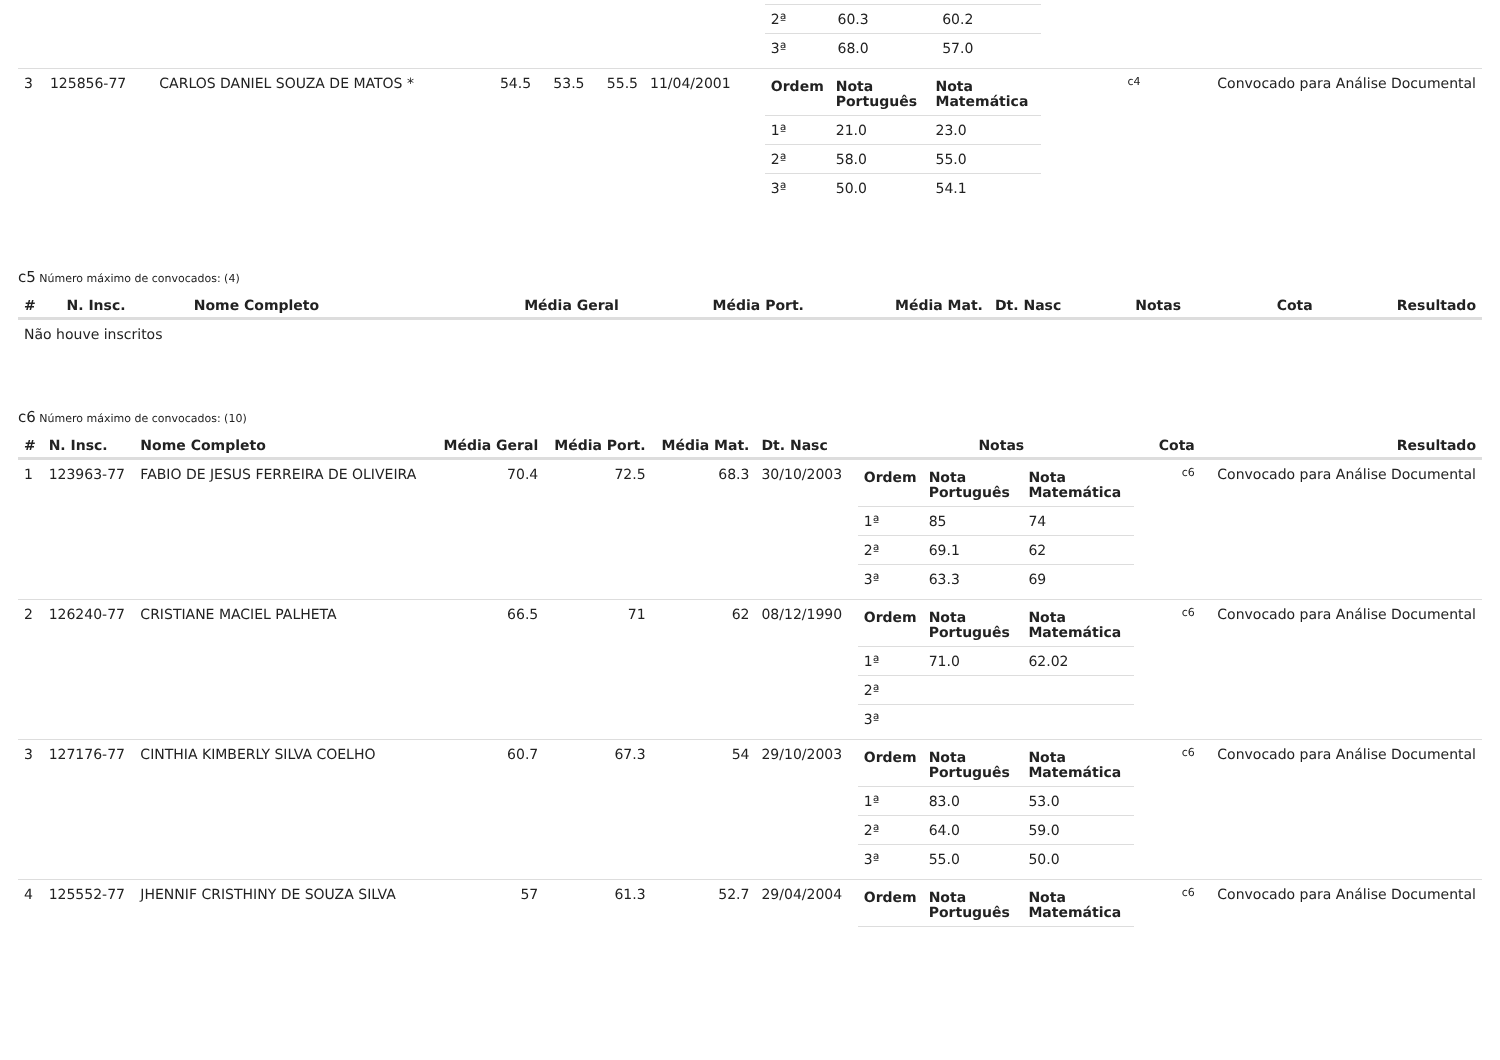| | | | | | | | / 2ª / 60.3 / 60.2 / / 3ª / 68.0 / 57.0 / | | |
| 3 | 125856-77 | CARLOS DANIEL SOUZA DE MATOS * | 54.5 | 53.5 | 55.5 | 11/04/2001 | / Ordem / Nota Português / Nota Matemática / / --- / --- / --- / / 1ª / 21.0 / 23.0 / / 2ª / 58.0 / 55.0 / / 3ª / 50.0 / 54.1 / | c4 | Convocado para Análise Documental |
c5 Número máximo de convocados: (4)
| # | N. Insc. | Nome Completo | Média Geral | Média Port. | Média Mat. | Dt. Nasc | Notas | Cota | Resultado |
| --- | --- | --- | --- | --- | --- | --- | --- | --- | --- |
| Não houve inscritos | | | | | | | | | |
c6 Número máximo de convocados: (10)
| # | N. Insc. | Nome Completo | Média Geral | Média Port. | Média Mat. | Dt. Nasc | Notas | Cota | Resultado |
| --- | --- | --- | --- | --- | --- | --- | --- | --- | --- |
| 1 | 123963-77 | FABIO DE JESUS FERREIRA DE OLIVEIRA | 70.4 | 72.5 | 68.3 | 30/10/2003 | / Ordem / Nota Português / Nota Matemática / / --- / --- / --- / / 1ª / 85 / 74 / / 2ª / 69.1 / 62 / / 3ª / 63.3 / 69 / | c6 | Convocado para Análise Documental |
| 2 | 126240-77 | CRISTIANE MACIEL PALHETA | 66.5 | 71 | 62 | 08/12/1990 | / Ordem / Nota Português / Nota Matemática / / --- / --- / --- / / 1ª / 71.0 / 62.02 / / 2ª / / / / 3ª / / / | c6 | Convocado para Análise Documental |
| 3 | 127176-77 | CINTHIA KIMBERLY SILVA COELHO | 60.7 | 67.3 | 54 | 29/10/2003 | / Ordem / Nota Português / Nota Matemática / / --- / --- / --- / / 1ª / 83.0 / 53.0 / / 2ª / 64.0 / 59.0 / / 3ª / 55.0 / 50.0 / | c6 | Convocado para Análise Documental |
| 4 | 125552-77 | JHENNIF CRISTHINY DE SOUZA SILVA | 57 | 61.3 | 52.7 | 29/04/2004 | / Ordem / Nota Português / Nota Matemática / / --- / --- / --- / | c6 | Convocado para Análise Documental |